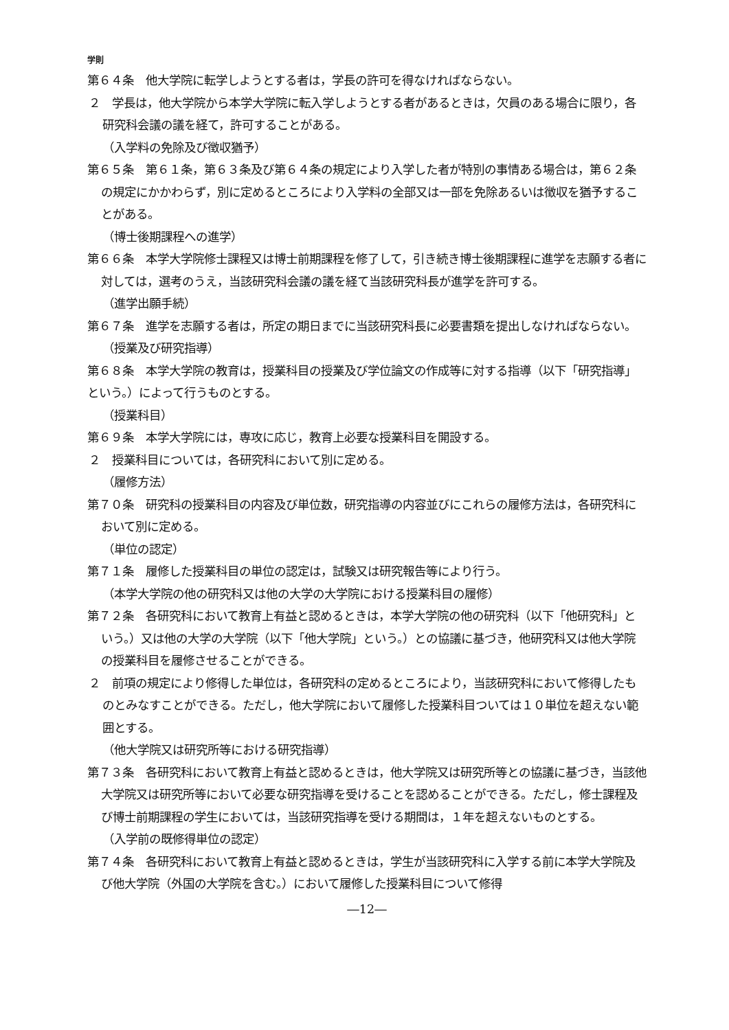学則
第６４条　他大学院に転学しようとする者は，学長の許可を得なければならない。
２　学長は，他大学院から本学大学院に転入学しようとする者があるときは，欠員のある場合に限り，各研究科会議の議を経て，許可することがある。
（入学料の免除及び徴収猶予）
第６５条　第６１条，第６３条及び第６４条の規定により入学した者が特別の事情ある場合は，第６２条の規定にかかわらず，別に定めるところにより入学料の全部又は一部を免除あるいは徴収を猶予することがある。
（博士後期課程への進学）
第６６条　本学大学院修士課程又は博士前期課程を修了して，引き続き博士後期課程に進学を志願する者に対しては，選考のうえ，当該研究科会議の議を経て当該研究科長が進学を許可する。
（進学出願手続）
第６７条　進学を志願する者は，所定の期日までに当該研究科長に必要書類を提出しなければならない。
（授業及び研究指導）
第６８条　本学大学院の教育は，授業科目の授業及び学位論文の作成等に対する指導（以下「研究指導」という。）によって行うものとする。
（授業科目）
第６９条　本学大学院には，専攻に応じ，教育上必要な授業科目を開設する。
２　授業科目については，各研究科において別に定める。
（履修方法）
第７０条　研究科の授業科目の内容及び単位数，研究指導の内容並びにこれらの履修方法は，各研究科において別に定める。
（単位の認定）
第７１条　履修した授業科目の単位の認定は，試験又は研究報告等により行う。
（本学大学院の他の研究科又は他の大学の大学院における授業科目の履修）
第７２条　各研究科において教育上有益と認めるときは，本学大学院の他の研究科（以下「他研究科」という。）又は他の大学の大学院（以下「他大学院」という。）との協議に基づき，他研究科又は他大学院の授業科目を履修させることができる。
２　前項の規定により修得した単位は，各研究科の定めるところにより，当該研究科において修得したものとみなすことができる。ただし，他大学院において履修した授業科目ついては１０単位を超えない範囲とする。
（他大学院又は研究所等における研究指導）
第７３条　各研究科において教育上有益と認めるときは，他大学院又は研究所等との協議に基づき，当該他大学院又は研究所等において必要な研究指導を受けることを認めることができる。ただし，修士課程及び博士前期課程の学生においては，当該研究指導を受ける期間は，１年を超えないものとする。
（入学前の既修得単位の認定）
第７４条　各研究科において教育上有益と認めるときは，学生が当該研究科に入学する前に本学大学院及び他大学院（外国の大学院を含む。）において履修した授業科目について修得
―12―